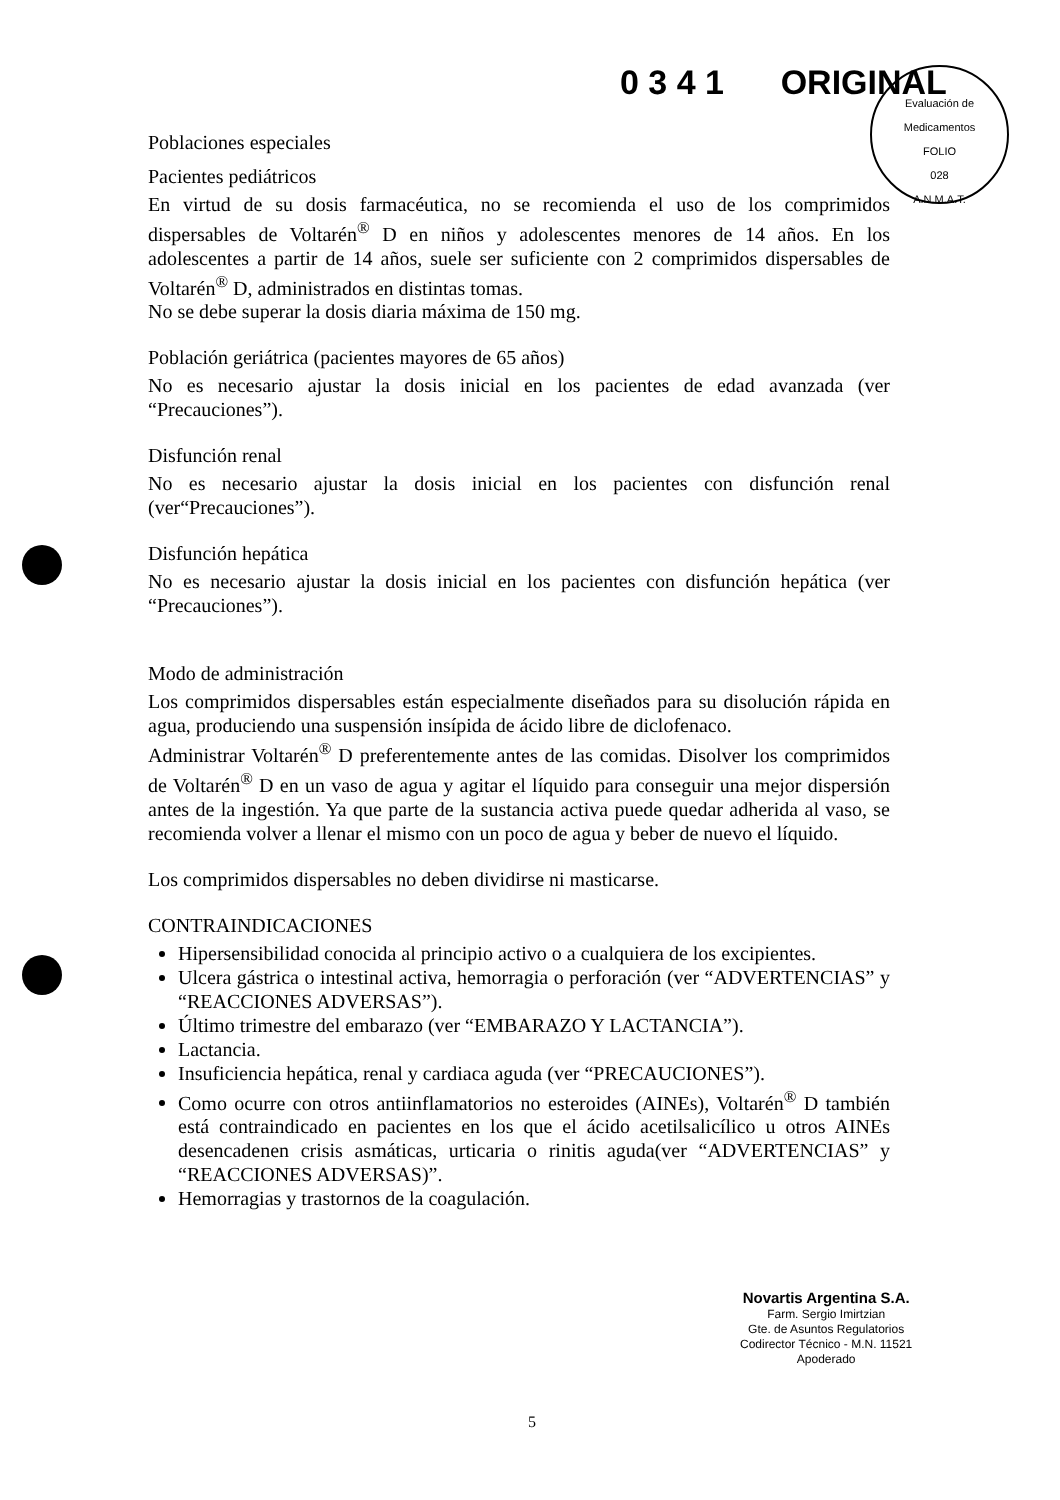0 3 4 1 ORIGINAL
Evaluación de Medicamentos
FOLIO
028
A.N.M.A.T.
Poblaciones especiales
Pacientes pediátricos
En virtud de su dosis farmacéutica, no se recomienda el uso de los comprimidos dispersables de Voltarén<sup>®</sup> D en niños y adolescentes menores de 14 años. En los adolescentes a partir de 14 años, suele ser suficiente con 2 comprimidos dispersables de Voltarén<sup>®</sup> D, administrados en distintas tomas.
No se debe superar la dosis diaria máxima de 150 mg.
Población geriátrica (pacientes mayores de 65 años)
No es necesario ajustar la dosis inicial en los pacientes de edad avanzada (ver “Precauciones”).
Disfunción renal
No es necesario ajustar la dosis inicial en los pacientes con disfunción renal (ver“Precauciones”).
Disfunción hepática
No es necesario ajustar la dosis inicial en los pacientes con disfunción hepática (ver “Precauciones”).
Modo de administración
Los comprimidos dispersables están especialmente diseñados para su disolución rápida en agua, produciendo una suspensión insípida de ácido libre de diclofenaco.
Administrar Voltarén<sup>®</sup> D preferentemente antes de las comidas. Disolver los comprimidos de Voltarén<sup>®</sup> D en un vaso de agua y agitar el líquido para conseguir una mejor dispersión antes de la ingestión. Ya que parte de la sustancia activa puede quedar adherida al vaso, se recomienda volver a llenar el mismo con un poco de agua y beber de nuevo el líquido.
Los comprimidos dispersables no deben dividirse ni masticarse.
CONTRAINDICACIONES
Hipersensibilidad conocida al principio activo o a cualquiera de los excipientes.
Ulcera gástrica o intestinal activa, hemorragia o perforación (ver “ADVERTENCIAS” y “REACCIONES ADVERSAS”).
Último trimestre del embarazo (ver “EMBARAZO Y LACTANCIA”).
Lactancia.
Insuficiencia hepática, renal y cardiaca aguda (ver “PRECAUCIONES”).
Como ocurre con otros antiinflamatorios no esteroides (AINEs), Voltarén<sup>®</sup> D también está contraindicado en pacientes en los que el ácido acetilsalicílico u otros AINEs desencadenen crisis asmáticas, urticaria o rinitis aguda(ver “ADVERTENCIAS” y “REACCIONES ADVERSAS)”.
Hemorragias y trastornos de la coagulación.
Novartis Argentina S.A.
Farm. Sergio Imirtzian
Gte. de Asuntos Regulatorios
Codirector Técnico - M.N. 11521
Apoderado
5